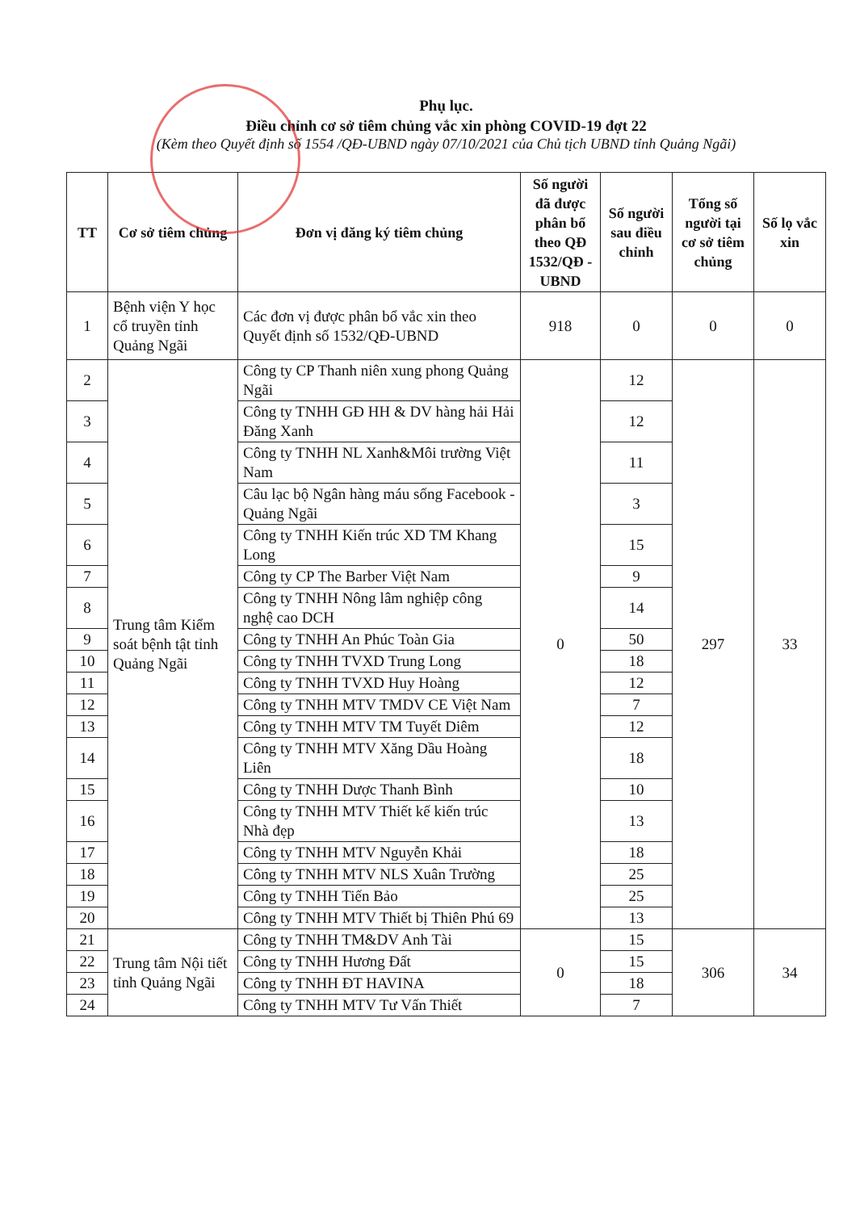Phụ lục.
Điều chỉnh cơ sở tiêm chủng vắc xin phòng COVID-19 đợt 22
(Kèm theo Quyết định số 1554 /QĐ-UBND ngày 07/10/2021 của Chủ tịch UBND tỉnh Quảng Ngãi)
| TT | Cơ sở tiêm chủng | Đơn vị đăng ký tiêm chủng | Số người đã được phân bổ theo QĐ 1532/QĐ -UBND | Số người sau điều chỉnh | Tổng số người tại cơ sở tiêm chủng | Số lọ vắc xin |
| --- | --- | --- | --- | --- | --- | --- |
| 1 | Bệnh viện Y học cổ truyền tỉnh Quảng Ngãi | Các đơn vị được phân bổ vắc xin theo Quyết định số 1532/QĐ-UBND | 918 | 0 | 0 | 0 |
| 2 | Trung tâm Kiểm soát bệnh tật tỉnh Quảng Ngãi | Công ty CP Thanh niên xung phong Quảng Ngãi | 0 | 12 | 297 | 33 |
| 3 | | Công ty TNHH GĐ HH & DV hàng hải Hải Đăng Xanh | | 12 | | |
| 4 | | Công ty TNHH NL Xanh&Môi trường Việt Nam | | 11 | | |
| 5 | | Câu lạc bộ Ngân hàng máu sống Facebook - Quảng Ngãi | | 3 | | |
| 6 | | Công ty TNHH Kiến trúc XD TM Khang Long | | 15 | | |
| 7 | | Công ty CP The Barber Việt Nam | | 9 | | |
| 8 | | Công ty TNHH Nông lâm nghiệp công nghệ cao DCH | | 14 | | |
| 9 | | Công ty TNHH An Phúc Toàn Gia | | 50 | | |
| 10 | | Công ty TNHH TVXD Trung Long | | 18 | | |
| 11 | | Công ty TNHH TVXD Huy Hoàng | | 12 | | |
| 12 | | Công ty TNHH MTV TMDV CE Việt Nam | | 7 | | |
| 13 | | Công ty TNHH MTV TM Tuyết Diêm | | 12 | | |
| 14 | | Công ty TNHH MTV Xăng Dầu Hoàng Liên | | 18 | | |
| 15 | | Công ty TNHH Dược Thanh Bình | | 10 | | |
| 16 | | Công ty TNHH MTV Thiết kế kiến trúc Nhà đẹp | | 13 | | |
| 17 | | Công ty TNHH MTV Nguyễn Khải | | 18 | | |
| 18 | | Công ty TNHH MTV NLS Xuân Trường | | 25 | | |
| 19 | | Công ty TNHH Tiến Bảo | | 25 | | |
| 20 | | Công ty TNHH MTV Thiết bị Thiên Phú 69 | | 13 | | |
| 21 | Trung tâm Nội tiết tỉnh Quảng Ngãi | Công ty TNHH TM&DV Anh Tài | 0 | 15 | 306 | 34 |
| 22 | | Công ty TNHH Hương Đất | | 15 | | |
| 23 | | Công ty TNHH ĐT HAVINA | | 18 | | |
| 24 | | Công ty TNHH MTV Tư Vấn Thiết | | 7 | | |